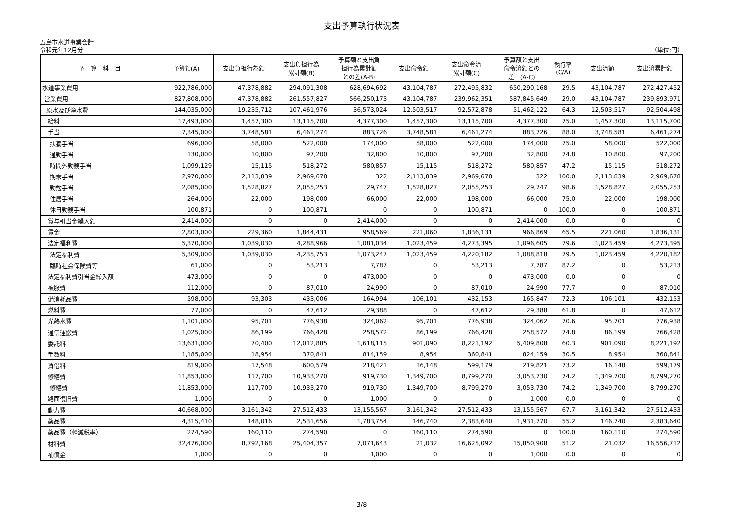支出予算執行状況表
五島市水道事業会計
令和元年12月分 （単位:円）
| 予 算 科 目 | 予算額(A) | 支出負担行為額 | 支出負担行為 累計額(B) | 予算額と支出負 担行為累計額 との差(A-B) | 支出命令額 | 支出命令済 累計額(C) | 予算額と支出 命令済額との 差 (A-C) | 執行率 (C/A) | 支出済額 | 支出済累計額 |
| --- | --- | --- | --- | --- | --- | --- | --- | --- | --- | --- |
| 水道事業費用 | 922,786,000 | 47,378,882 | 294,091,308 | 628,694,692 | 43,104,787 | 272,495,832 | 650,290,168 | 29.5 | 43,104,787 | 272,427,452 |
| 営業費用 | 827,808,000 | 47,378,882 | 261,557,827 | 566,250,173 | 43,104,787 | 239,962,351 | 587,845,649 | 29.0 | 43,104,787 | 239,893,971 |
| 原水及び浄水費 | 144,035,000 | 19,235,712 | 107,461,976 | 36,573,024 | 12,503,517 | 92,572,878 | 51,462,122 | 64.3 | 12,503,517 | 92,504,498 |
| 給料 | 17,493,000 | 1,457,300 | 13,115,700 | 4,377,300 | 1,457,300 | 13,115,700 | 4,377,300 | 75.0 | 1,457,300 | 13,115,700 |
| 手当 | 7,345,000 | 3,748,581 | 6,461,274 | 883,726 | 3,748,581 | 6,461,274 | 883,726 | 88.0 | 3,748,581 | 6,461,274 |
| 扶養手当 | 696,000 | 58,000 | 522,000 | 174,000 | 58,000 | 522,000 | 174,000 | 75.0 | 58,000 | 522,000 |
| 通勤手当 | 130,000 | 10,800 | 97,200 | 32,800 | 10,800 | 97,200 | 32,800 | 74.8 | 10,800 | 97,200 |
| 時間外勤務手当 | 1,099,129 | 15,115 | 518,272 | 580,857 | 15,115 | 518,272 | 580,857 | 47.2 | 15,115 | 518,272 |
| 期末手当 | 2,970,000 | 2,113,839 | 2,969,678 | 322 | 2,113,839 | 2,969,678 | 322 | 100.0 | 2,113,839 | 2,969,678 |
| 勤勉手当 | 2,085,000 | 1,528,827 | 2,055,253 | 29,747 | 1,528,827 | 2,055,253 | 29,747 | 98.6 | 1,528,827 | 2,055,253 |
| 住居手当 | 264,000 | 22,000 | 198,000 | 66,000 | 22,000 | 198,000 | 66,000 | 75.0 | 22,000 | 198,000 |
| 休日勤務手当 | 100,871 | 0 | 100,871 | 0 | 0 | 100,871 | 0 | 100.0 | 0 | 100,871 |
| 賞与引当金繰入額 | 2,414,000 | 0 | 0 | 2,414,000 | 0 | 0 | 2,414,000 | 0.0 | 0 | 0 |
| 賃金 | 2,803,000 | 229,360 | 1,844,431 | 958,569 | 221,060 | 1,836,131 | 966,869 | 65.5 | 221,060 | 1,836,131 |
| 法定福利費 | 5,370,000 | 1,039,030 | 4,288,966 | 1,081,034 | 1,023,459 | 4,273,395 | 1,096,605 | 79.6 | 1,023,459 | 4,273,395 |
| 法定福利費 | 5,309,000 | 1,039,030 | 4,235,753 | 1,073,247 | 1,023,459 | 4,220,182 | 1,088,818 | 79.5 | 1,023,459 | 4,220,182 |
| 臨時社会保険費等 | 61,000 | 0 | 53,213 | 7,787 | 0 | 53,213 | 7,787 | 87.2 | 0 | 53,213 |
| 法定福利費引当金繰入額 | 473,000 | 0 | 0 | 473,000 | 0 | 0 | 473,000 | 0.0 | 0 | 0 |
| 被服費 | 112,000 | 0 | 87,010 | 24,990 | 0 | 87,010 | 24,990 | 77.7 | 0 | 87,010 |
| 備消耗品費 | 598,000 | 93,303 | 433,006 | 164,994 | 106,101 | 432,153 | 165,847 | 72.3 | 106,101 | 432,153 |
| 燃料費 | 77,000 | 0 | 47,612 | 29,388 | 0 | 47,612 | 29,388 | 61.8 | 0 | 47,612 |
| 光熱水費 | 1,101,000 | 95,701 | 776,938 | 324,062 | 95,701 | 776,938 | 324,062 | 70.6 | 95,701 | 776,938 |
| 通信運搬費 | 1,025,000 | 86,199 | 766,428 | 258,572 | 86,199 | 766,428 | 258,572 | 74.8 | 86,199 | 766,428 |
| 委託料 | 13,631,000 | 70,400 | 12,012,885 | 1,618,115 | 901,090 | 8,221,192 | 5,409,808 | 60.3 | 901,090 | 8,221,192 |
| 手数料 | 1,185,000 | 18,954 | 370,841 | 814,159 | 8,954 | 360,841 | 824,159 | 30.5 | 8,954 | 360,841 |
| 賃借料 | 819,000 | 17,548 | 600,579 | 218,421 | 16,148 | 599,179 | 219,821 | 73.2 | 16,148 | 599,179 |
| 修繕費 | 11,853,000 | 117,700 | 10,933,270 | 919,730 | 1,349,700 | 8,799,270 | 3,053,730 | 74.2 | 1,349,700 | 8,799,270 |
| 修繕費 | 11,853,000 | 117,700 | 10,933,270 | 919,730 | 1,349,700 | 8,799,270 | 3,053,730 | 74.2 | 1,349,700 | 8,799,270 |
| 路面復旧費 | 1,000 | 0 | 0 | 1,000 | 0 | 0 | 1,000 | 0.0 | 0 | 0 |
| 動力費 | 40,668,000 | 3,161,342 | 27,512,433 | 13,155,567 | 3,161,342 | 27,512,433 | 13,155,567 | 67.7 | 3,161,342 | 27,512,433 |
| 薬品費 | 4,315,410 | 148,016 | 2,531,656 | 1,783,754 | 146,740 | 2,383,640 | 1,931,770 | 55.2 | 146,740 | 2,383,640 |
| 薬品費（軽減税率） | 274,590 | 160,110 | 274,590 | 0 | 160,110 | 274,590 | 0 | 100.0 | 160,110 | 274,590 |
| 材料費 | 32,476,000 | 8,792,168 | 25,404,357 | 7,071,643 | 21,032 | 16,625,092 | 15,850,908 | 51.2 | 21,032 | 16,556,712 |
| 補償金 | 1,000 | 0 | 0 | 1,000 | 0 | 0 | 1,000 | 0.0 | 0 | 0 |
3/8